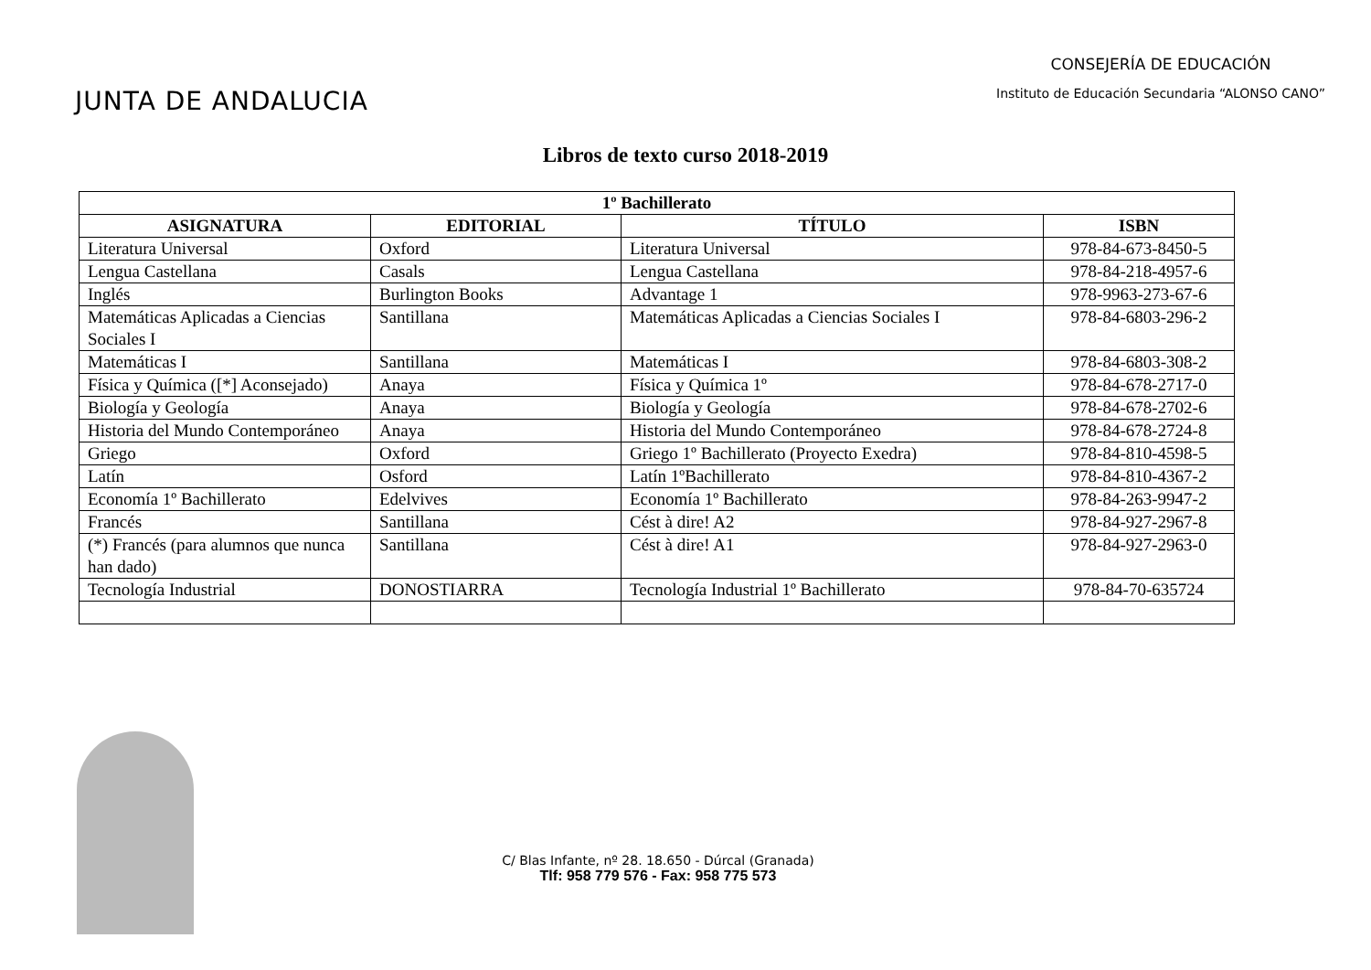JUNTA DE ANDALUCIA
CONSEJERÍA DE EDUCACIÓN
Instituto de Educación Secundaria “ALONSO CANO”
Libros de texto curso 2018-2019
| 1º Bachillerato | | | |
| --- | --- | --- | --- |
| ASIGNATURA | EDITORIAL | TÍTULO | ISBN |
| Literatura Universal | Oxford | Literatura Universal | 978-84-673-8450-5 |
| Lengua Castellana | Casals | Lengua Castellana | 978-84-218-4957-6 |
| Inglés | Burlington Books | Advantage 1 | 978-9963-273-67-6 |
| Matemáticas Aplicadas a Ciencias Sociales I | Santillana | Matemáticas Aplicadas a Ciencias Sociales I | 978-84-6803-296-2 |
| Matemáticas I | Santillana | Matemáticas I | 978-84-6803-308-2 |
| Física y Química ([*] Aconsejado) | Anaya | Física y Química 1º | 978-84-678-2717-0 |
| Biología y Geología | Anaya | Biología y Geología | 978-84-678-2702-6 |
| Historia del Mundo Contemporáneo | Anaya | Historia del Mundo Contemporáneo | 978-84-678-2724-8 |
| Griego | Oxford | Griego 1º Bachillerato (Proyecto Exedra) | 978-84-810-4598-5 |
| Latín | Osford | Latín 1ºBachillerato | 978-84-810-4367-2 |
| Economía 1º Bachillerato | Edelvives | Economía 1º Bachillerato | 978-84-263-9947-2 |
| Francés | Santillana | Cést à dire! A2 | 978-84-927-2967-8 |
| (*) Francés (para alumnos que nunca han dado) | Santillana | Cést à dire! A1 | 978-84-927-2963-0 |
| Tecnología Industrial | DONOSTIARRA | Tecnología Industrial 1º Bachillerato | 978-84-70-635724 |
C/ Blas Infante, nº 28. 18.650 - Dúrcal (Granada)
Tlf: 958 779 576 - Fax: 958 775 573